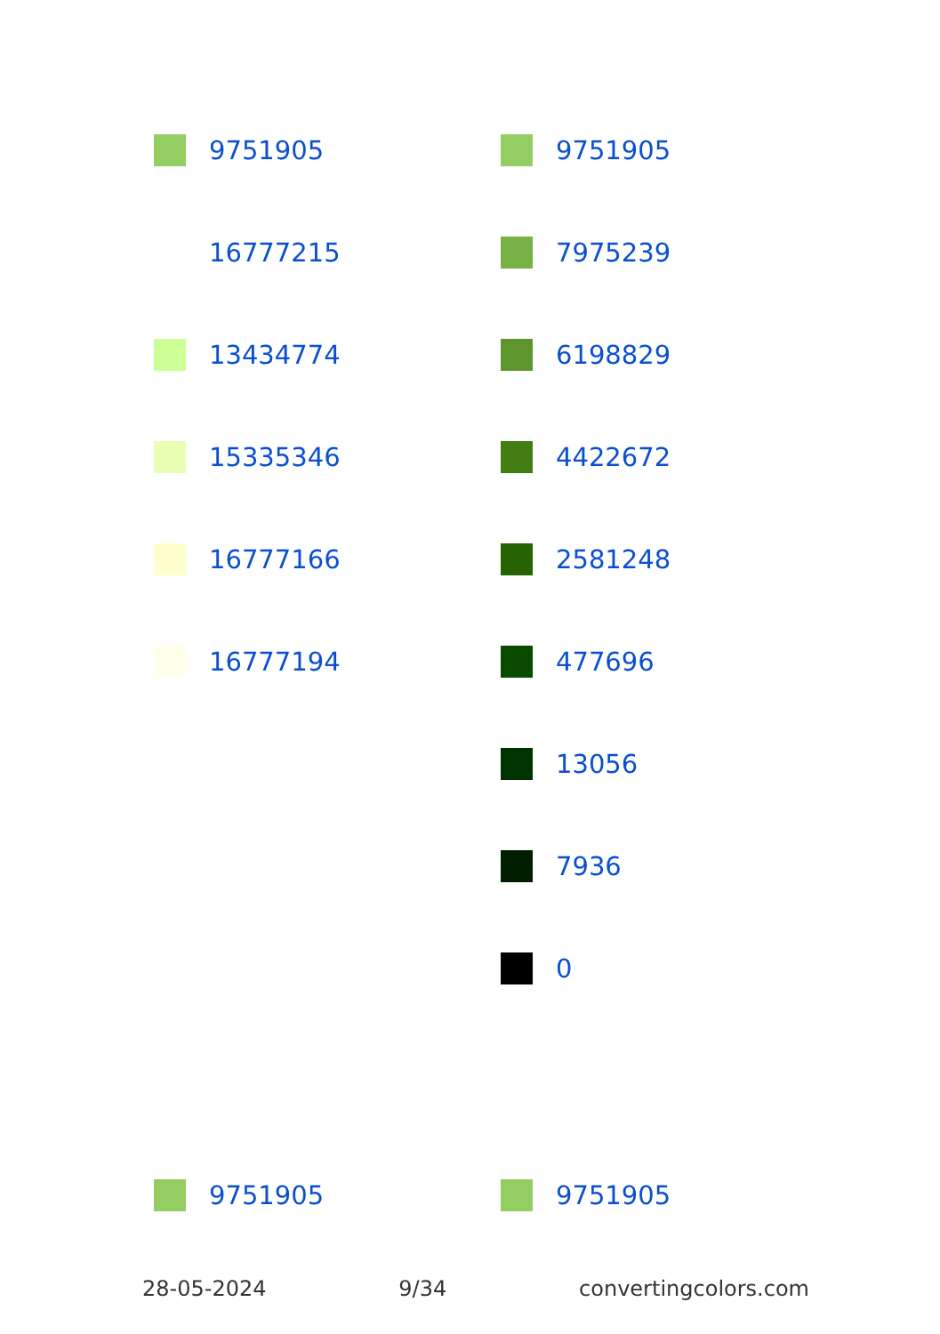9751905
16777215
13434774
15335346
16777166
16777194
9751905
7975239
6198829
4422672
2581248
477696
13056
7936
0
9751905 9751905
28-05-2024 9/34 convertingcolors.com